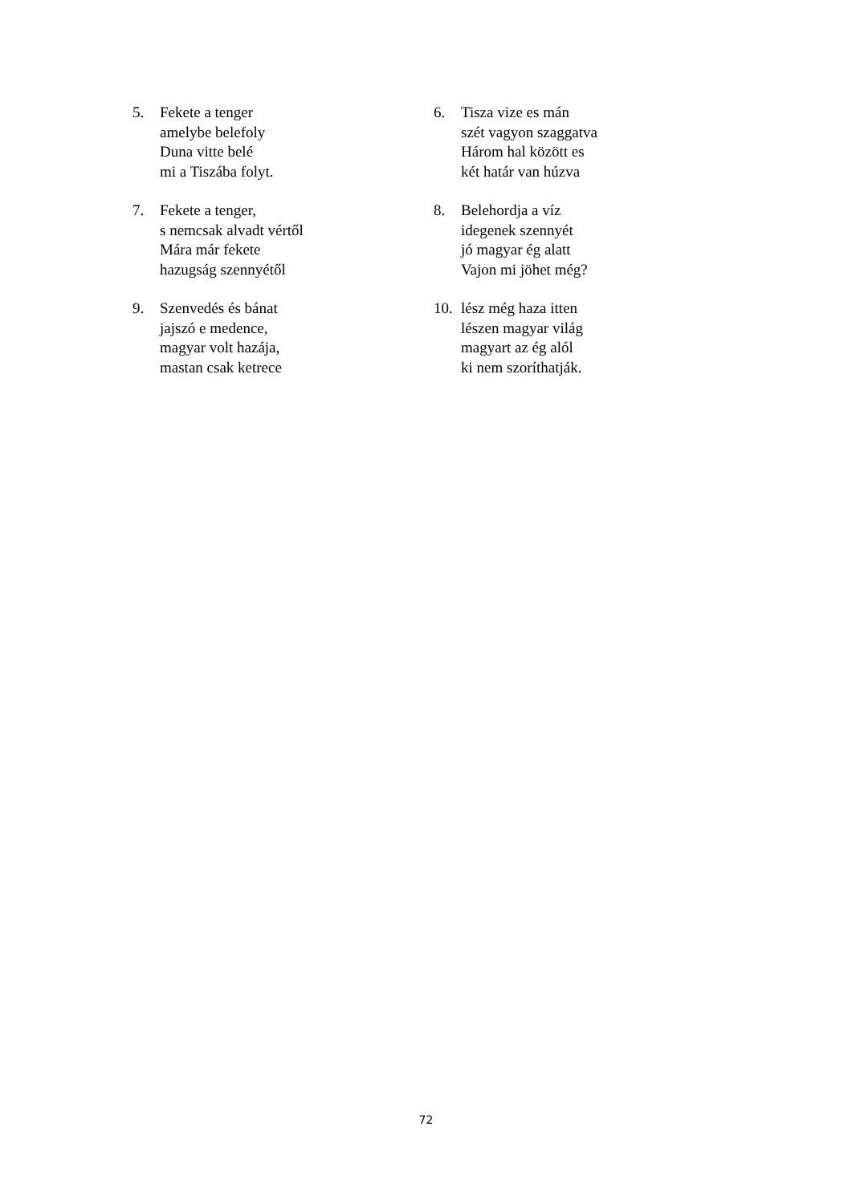5. Fekete a tenger
amelybe belefoly
Duna vitte belé
mi a Tiszába folyt.
6. Tisza vize es mán
szét vagyon szaggatva
Három hal között es
két határ van húzva
7. Fekete a tenger,
s nemcsak alvadt vértől
Mára már fekete
hazugság szennyétől
8. Belehordja a víz
idegenek szennyét
jó magyar ég alatt
Vajon mi jöhet még?
9. Szenvedés és bánat
jajszó e medence,
magyar volt hazája,
mastan csak ketrece
10.
lész még haza itten
lészen magyar világ
magyart az ég alól
ki nem szoríthatják.
72